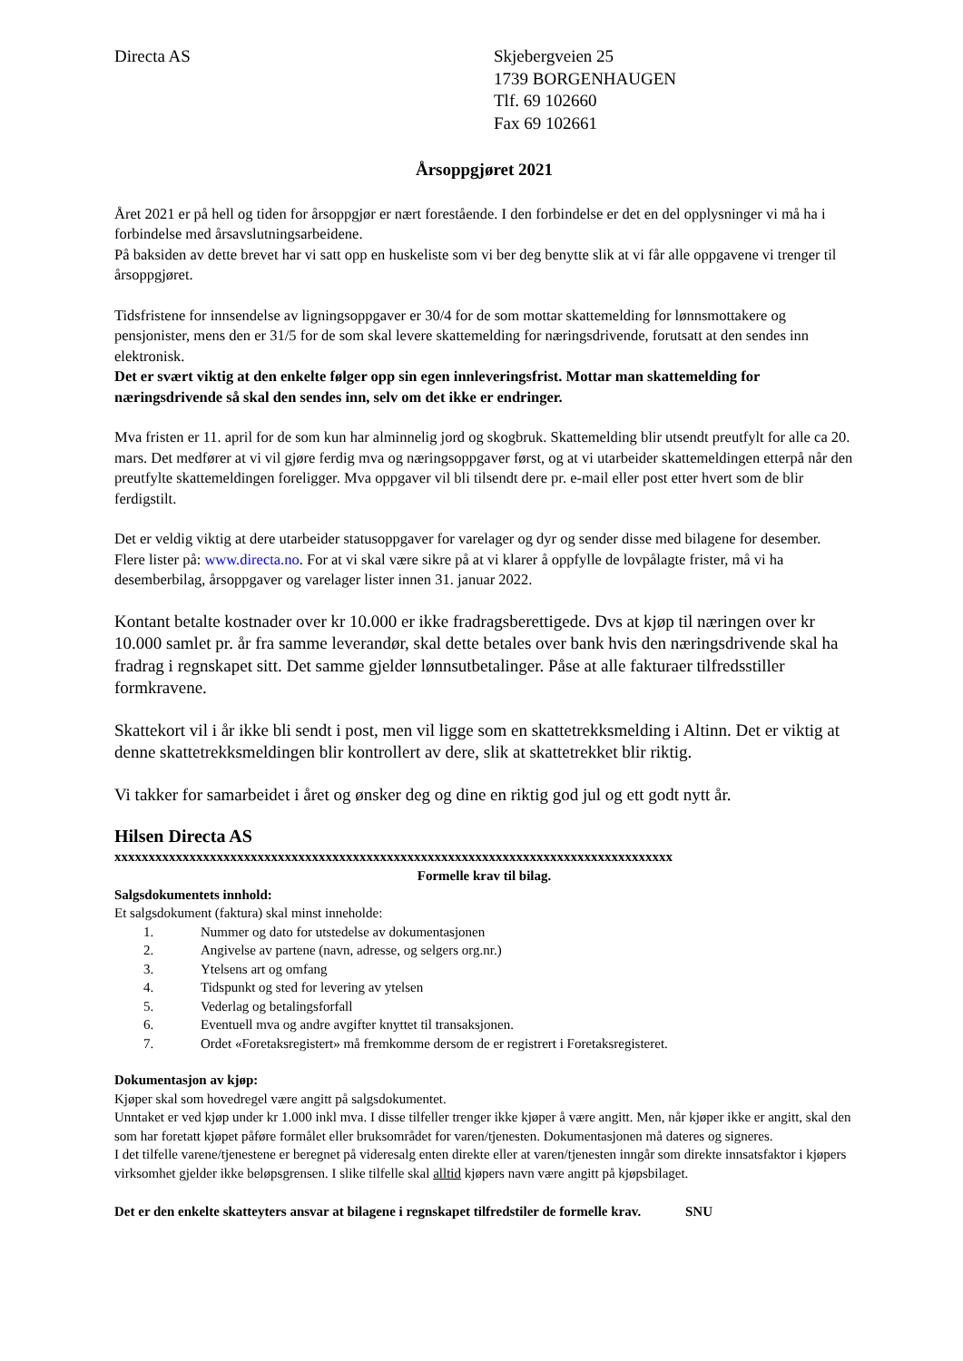Directa AS Skjebergveien 25
1739 BORGENHAUGEN
Tlf. 69 102660
Fax 69 102661
Årsoppgjøret 2021
Året 2021 er på hell og tiden for årsoppgjør er nært forestående. I den forbindelse er det en del opplysninger vi må ha i forbindelse med årsavslutningsarbeidene.
På baksiden av dette brevet har vi satt opp en huskeliste som vi ber deg benytte slik at vi får alle oppgavene vi trenger til årsoppgjøret.
Tidsfristene for innsendelse av ligningsoppgaver er 30/4 for de som mottar skattemelding for lønnsmottakere og pensjonister, mens den er 31/5 for de som skal levere skattemelding for næringsdrivende, forutsatt at den sendes inn elektronisk.
Det er svært viktig at den enkelte følger opp sin egen innleveringsfrist. Mottar man skattemelding for næringsdrivende så skal den sendes inn, selv om det ikke er endringer.
Mva fristen er 11. april for de som kun har alminnelig jord og skogbruk. Skattemelding blir utsendt preutfylt for alle ca 20. mars. Det medfører at vi vil gjøre ferdig mva og næringsoppgaver først, og at vi utarbeider skattemeldingen etterpå når den preutfylte skattemeldingen foreligger. Mva oppgaver vil bli tilsendt dere pr. e-mail eller post etter hvert som de blir ferdigstilt.
Det er veldig viktig at dere utarbeider statusoppgaver for varelager og dyr og sender disse med bilagene for desember. Flere lister på: www.directa.no. For at vi skal være sikre på at vi klarer å oppfylle de lovpålagte frister, må vi ha desemberbilag, årsoppgaver og varelager lister innen 31. januar 2022.
Kontant betalte kostnader over kr 10.000 er ikke fradragsberettigede. Dvs at kjøp til næringen over kr 10.000 samlet pr. år fra samme leverandør, skal dette betales over bank hvis den næringsdrivende skal ha fradrag i regnskapet sitt. Det samme gjelder lønnsutbetalinger. Påse at alle fakturaer tilfredsstiller formkravene.
Skattekort vil i år ikke bli sendt i post, men vil ligge som en skattetrekksmelding i Altinn. Det er viktig at denne skattetrekksmeldingen blir kontrollert av dere, slik at skattetrekket blir riktig.
Vi takker for samarbeidet i året og ønsker deg og dine en riktig god jul og ett godt nytt år.
Hilsen Directa AS
xxxxxxxxxxxxxxxxxxxxxxxxxxxxxxxxxxxxxxxxxxxxxxxxxxxxxxxxxxxxxxxxxxxxxxxxxxxxxxxxxx
Formelle krav til bilag.
Salgsdokumentets innhold:
Et salgsdokument (faktura) skal minst inneholde:
1. Nummer og dato for utstedelse av dokumentasjonen
2. Angivelse av partene (navn, adresse, og selgers org.nr.)
3. Ytelsens art og omfang
4. Tidspunkt og sted for levering av ytelsen
5. Vederlag og betalingsforfall
6. Eventuell mva og andre avgifter knyttet til transaksjonen.
7. Ordet «Foretaksregistert» må fremkomme dersom de er registrert i Foretaksregisteret.
Dokumentasjon av kjøp:
Kjøper skal som hovedregel være angitt på salgsdokumentet.
Unntaket er ved kjøp under kr 1.000 inkl mva. I disse tilfeller trenger ikke kjøper å være angitt. Men, når kjøper ikke er angitt, skal den som har foretatt kjøpet påføre formålet eller bruksområdet for varen/tjenesten. Dokumentasjonen må dateres og signeres.
I det tilfelle varene/tjenestene er beregnet på videresalg enten direkte eller at varen/tjenesten inngår som direkte innsatsfaktor i kjøpers virksomhet gjelder ikke beløpsgrensen. I slike tilfelle skal alltid kjøpers navn være angitt på kjøpsbilaget.
Det er den enkelte skatteyters ansvar at bilagene i regnskapet tilfredstiler de formelle krav. SNU